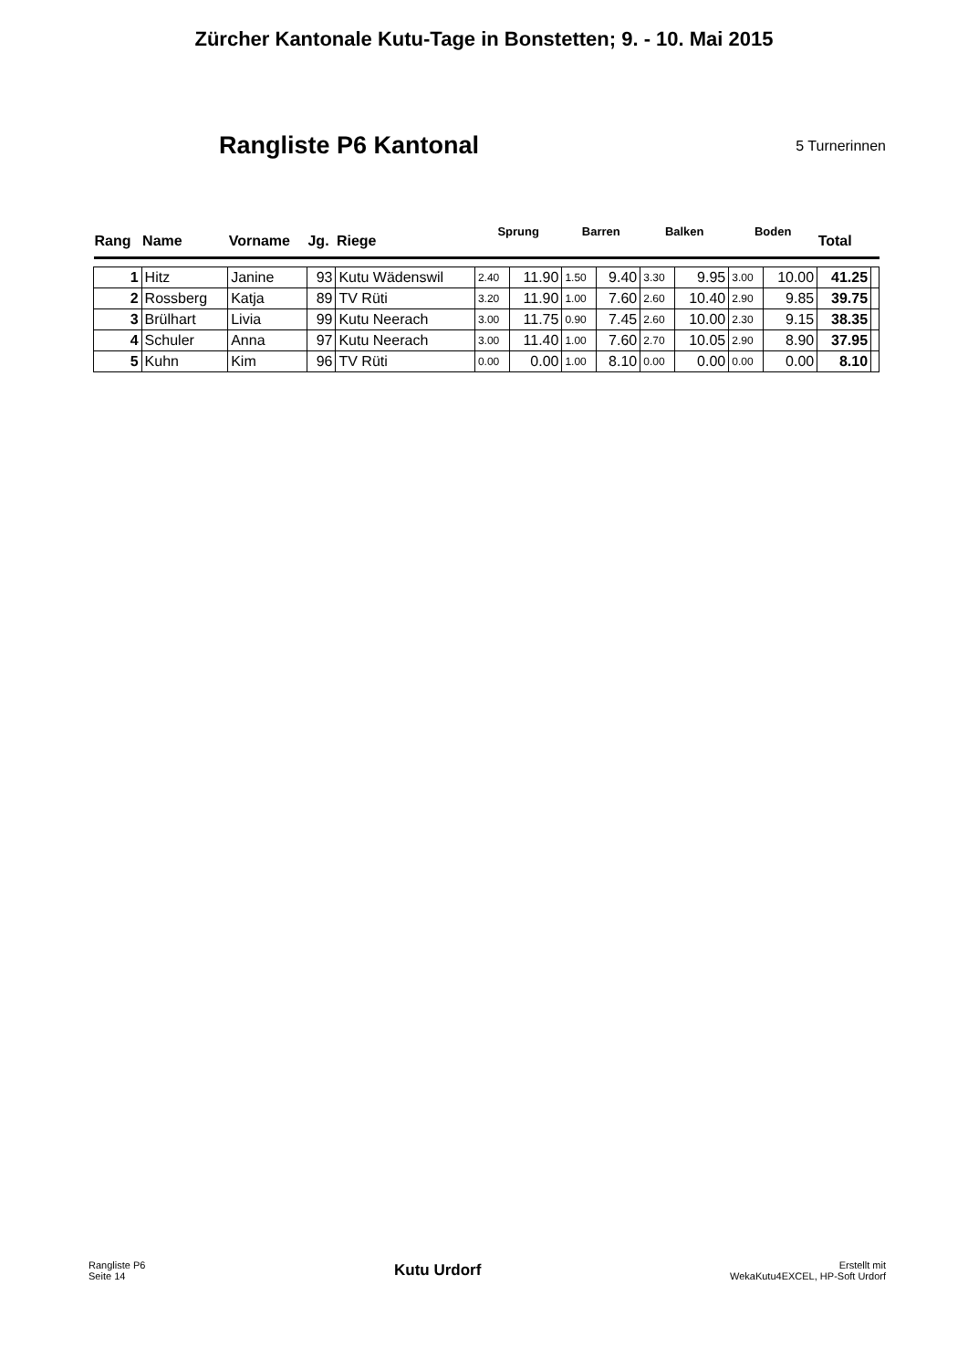Zürcher Kantonale Kutu-Tage in Bonstetten; 9. - 10. Mai 2015
Rangliste P6 Kantonal
5 Turnerinnen
| Rang | Name | Vorname | Jg. | Riege | Sprung | | Barren | | Balken | | Boden | | Total | |
| --- | --- | --- | --- | --- | --- | --- | --- | --- | --- | --- | --- | --- | --- | --- |
| 1 | Hitz | Janine | 93 | Kutu Wädenswil | 2.40 | 11.90 | 1.50 | 9.40 | 3.30 | 9.95 | 3.00 | 10.00 | 41.25 | |
| 2 | Rossberg | Katja | 89 | TV Rüti | 3.20 | 11.90 | 1.00 | 7.60 | 2.60 | 10.40 | 2.90 | 9.85 | 39.75 | |
| 3 | Brülhart | Livia | 99 | Kutu Neerach | 3.00 | 11.75 | 0.90 | 7.45 | 2.60 | 10.00 | 2.30 | 9.15 | 38.35 | |
| 4 | Schuler | Anna | 97 | Kutu Neerach | 3.00 | 11.40 | 1.00 | 7.60 | 2.70 | 10.05 | 2.90 | 8.90 | 37.95 | |
| 5 | Kuhn | Kim | 96 | TV Rüti | 0.00 | 0.00 | 1.00 | 8.10 | 0.00 | 0.00 | 0.00 | 0.00 | 8.10 | |
Rangliste P6
Seite 14
Kutu Urdorf
Erstellt mit
WekaKutu4EXCEL, HP-Soft Urdorf